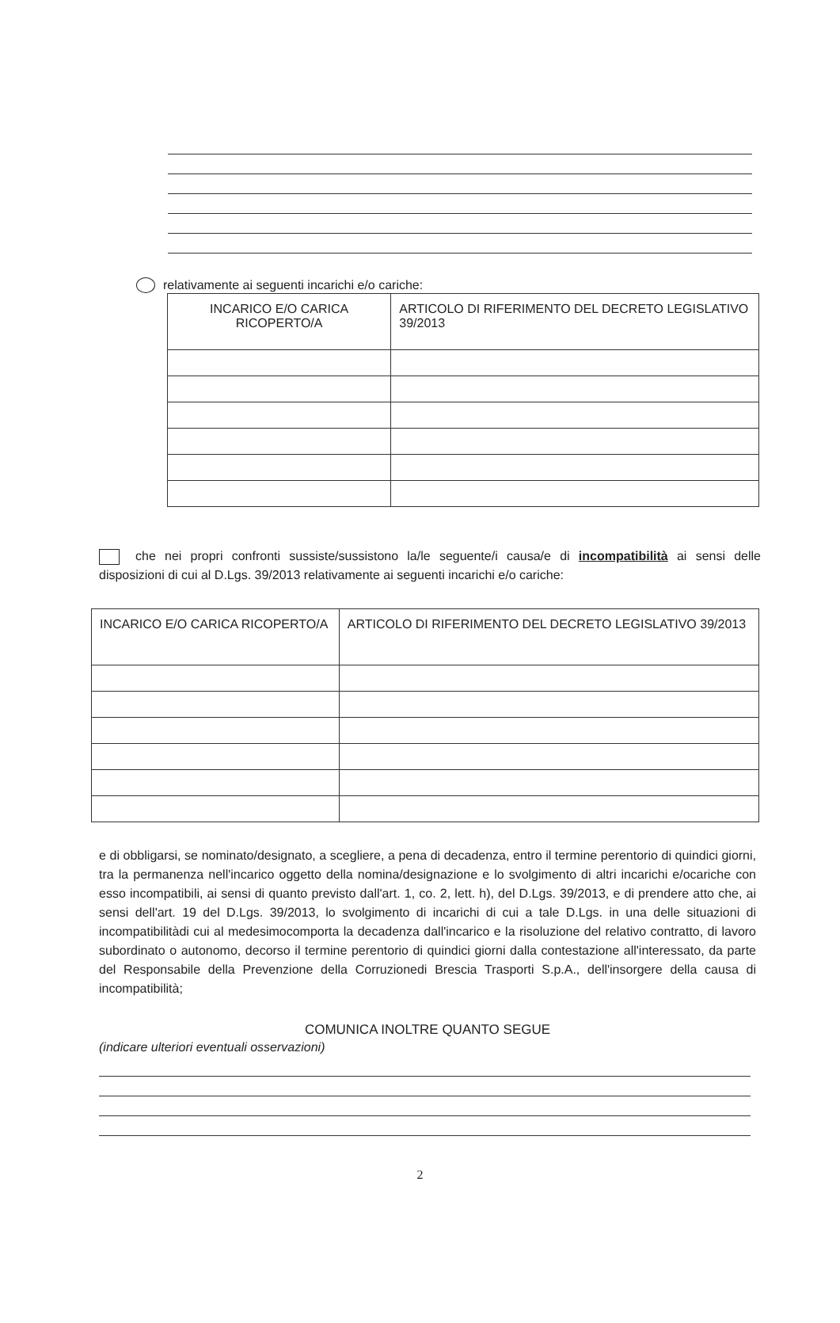relativamente ai seguenti incarichi e/o cariche:
| INCARICO E/O CARICA RICOPERTO/A | ARTICOLO DI RIFERIMENTO DEL DECRETO LEGISLATIVO 39/2013 |
| --- | --- |
che nei propri confronti sussiste/sussistono la/le seguente/i causa/e di incompatibilità ai sensi delle disposizioni di cui al D.Lgs. 39/2013 relativamente ai seguenti incarichi e/o cariche:
| INCARICO E/O CARICA RICOPERTO/A | ARTICOLO DI RIFERIMENTO DEL DECRETO LEGISLATIVO 39/2013 |
| --- | --- |
e di obbligarsi, se nominato/designato, a scegliere, a pena di decadenza, entro il termine perentorio di quindici giorni, tra la permanenza nell'incarico oggetto della nomina/designazione e lo svolgimento di altri incarichi e/ocariche con esso incompatibili, ai sensi di quanto previsto dall'art. 1, co. 2, lett. h), del D.Lgs. 39/2013, e di prendere atto che, ai sensi dell'art. 19 del D.Lgs. 39/2013, lo svolgimento di incarichi di cui a tale D.Lgs. in una delle situazioni di incompatibilitàdi cui al medesimocomporta la decadenza dall'incarico e la risoluzione del relativo contratto, di lavoro subordinato o autonomo, decorso il termine perentorio di quindici giorni dalla contestazione all'interessato, da parte del Responsabile della Prevenzione della Corruzionedi Brescia Trasporti S.p.A., dell'insorgere della causa di incompatibilità;
COMUNICA INOLTRE QUANTO SEGUE
(indicare ulteriori eventuali osservazioni)
2